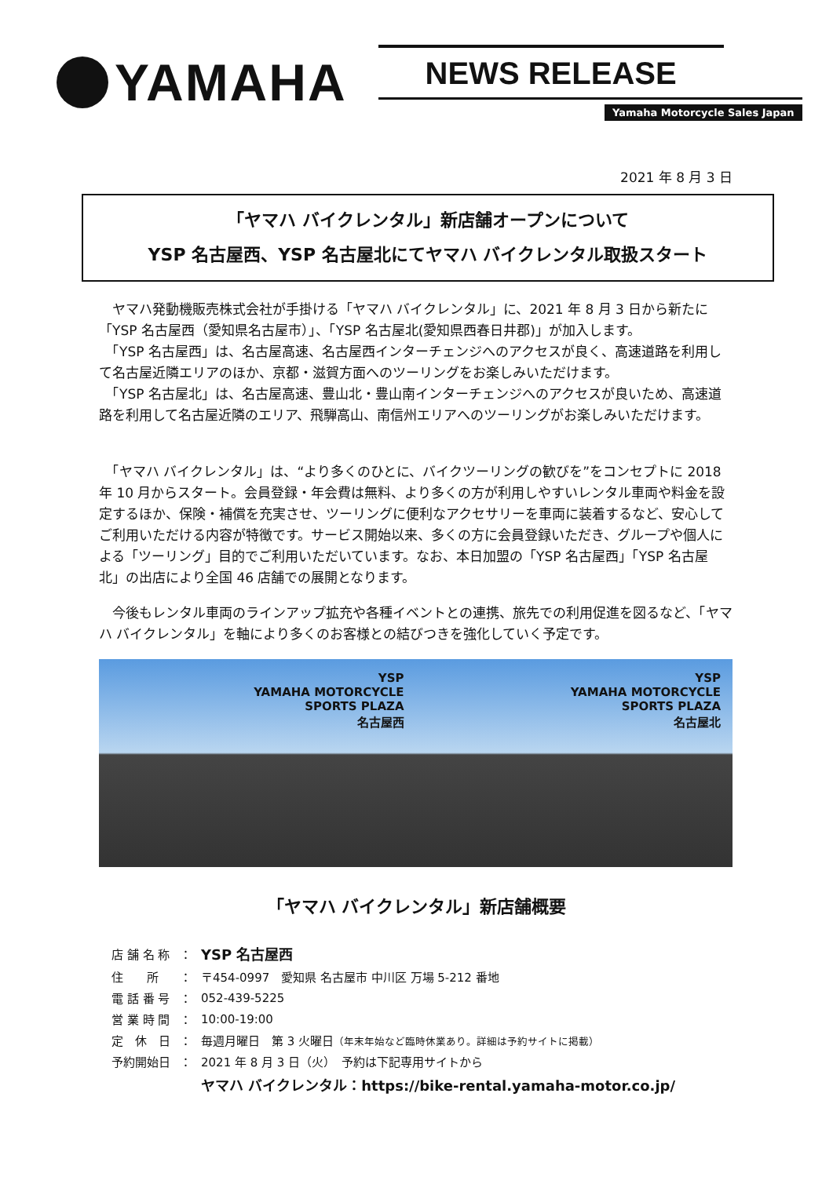YAMAHA
NEWS RELEASE
Yamaha Motorcycle Sales Japan
2021 年 8 月 3 日
「ヤマハ バイクレンタル」新店舗オープンについて
YSP 名古屋西、YSP 名古屋北にてヤマハ バイクレンタル取扱スタート
　ヤマハ発動機販売株式会社が手掛ける「ヤマハ バイクレンタル」に、2021 年 8 月 3 日から新たに「YSP 名古屋西（愛知県名古屋市）」、「YSP 名古屋北(愛知県西春日井郡)」が加入します。
　「YSP 名古屋西」は、名古屋高速、名古屋西インターチェンジへのアクセスが良く、高速道路を利用して名古屋近隣エリアのほか、京都・滋賀方面へのツーリングをお楽しみいただけます。
　「YSP 名古屋北」は、名古屋高速、豊山北・豊山南インターチェンジへのアクセスが良いため、高速道路を利用して名古屋近隣のエリア、飛騨高山、南信州エリアへのツーリングがお楽しみいただけます。
　「ヤマハ バイクレンタル」は、“より多くのひとに、バイクツーリングの歓びを”をコンセプトに 2018 年 10 月からスタート。会員登録・年会費は無料、より多くの方が利用しやすいレンタル車両や料金を設定するほか、保険・補償を充実させ、ツーリングに便利なアクセサリーを車両に装着するなど、安心してご利用いただける内容が特徴です。サービス開始以来、多くの方に会員登録いただき、グループや個人による「ツーリング」目的でご利用いただいています。なお、本日加盟の「YSP 名古屋西」「YSP 名古屋北」の出店により全国 46 店舗での展開となります。
　今後もレンタル車両のラインアップ拡充や各種イベントとの連携、旅先での利用促進を図るなど、「ヤマハ バイクレンタル」を軸により多くのお客様との結びつきを強化していく予定です。
YSP
YAMAHA MOTORCYCLE
SPORTS PLAZA
名古屋西
YSP
YAMAHA MOTORCYCLE
SPORTS PLAZA
名古屋北
「ヤマハ バイクレンタル」新店舗概要
| 店 舗 名 称 | ： | YSP 名古屋西 |
| 住 所 | ： | 〒454-0997 愛知県 名古屋市 中川区 万場 5-212 番地 |
| 電 話 番 号 | ： | 052-439-5225 |
| 営 業 時 間 | ： | 10:00-19:00 |
| 定 休 日 | ： | 毎週月曜日 第 3 火曜日 （年末年始など臨時休業あり。詳細は予約サイトに掲載） |
| 予約開始日 | ： | 2021 年 8 月 3 日（火） 予約は下記専用サイトから |
| | | ヤマハ バイクレンタル：https://bike-rental.yamaha-motor.co.jp/ |